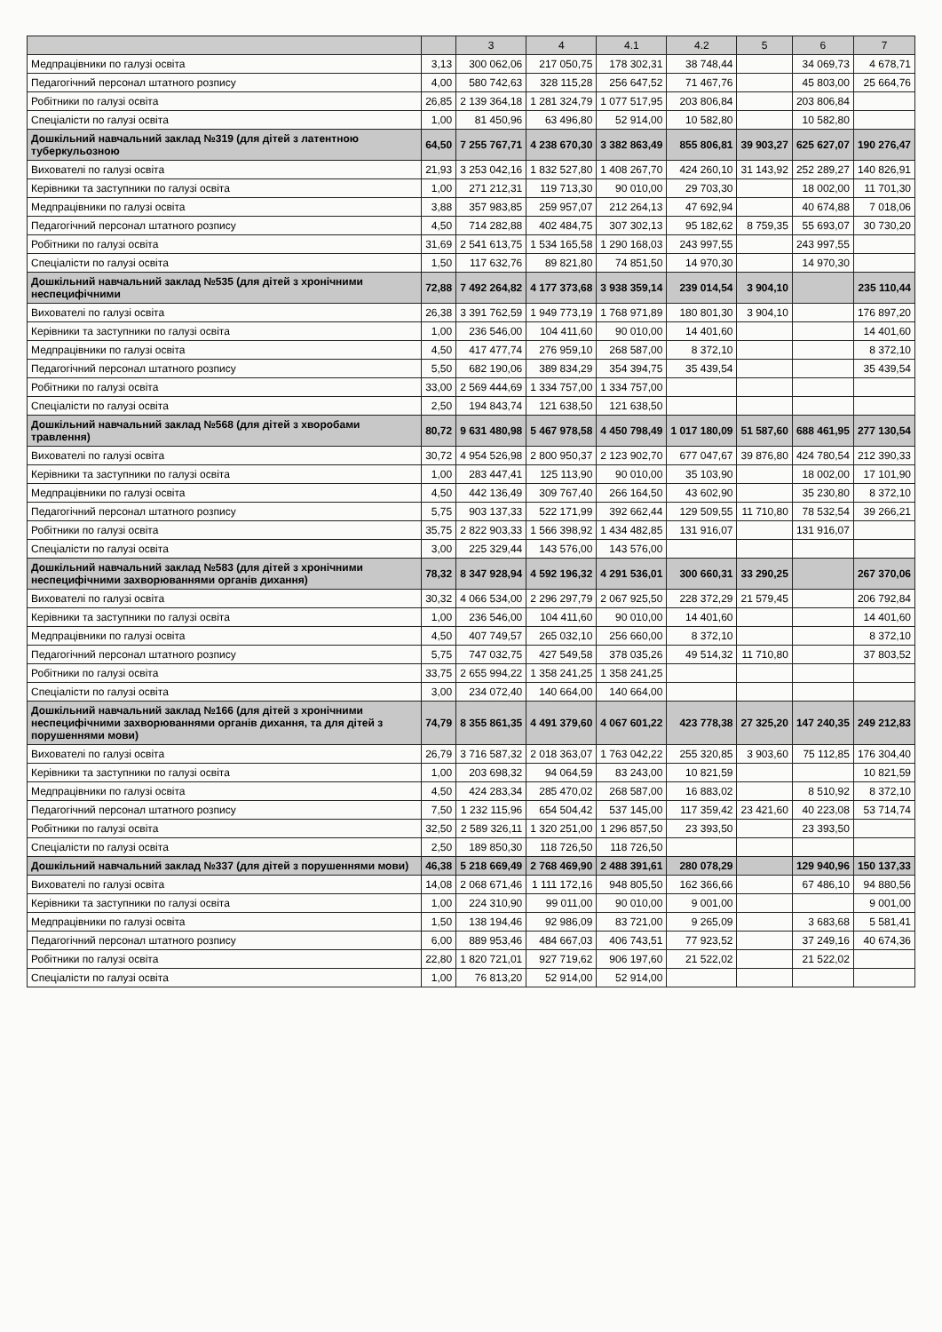| | | 3 | 4 | 4.1 | 4.2 | 5 | 6 | 7 |
| --- | --- | --- | --- | --- | --- | --- | --- | --- |
| Медпрацівники по галузі освіта | 3,13 | 300 062,06 | 217 050,75 | 178 302,31 | 38 748,44 | | 34 069,73 | 4 678,71 |
| Педагогічний персонал штатного розпису | 4,00 | 580 742,63 | 328 115,28 | 256 647,52 | 71 467,76 | | 45 803,00 | 25 664,76 |
| Робітники по галузі освіта | 26,85 | 2 139 364,18 | 1 281 324,79 | 1 077 517,95 | 203 806,84 | | 203 806,84 | |
| Спеціалісти по галузі освіта | 1,00 | 81 450,96 | 63 496,80 | 52 914,00 | 10 582,80 | | 10 582,80 | |
| Дошкільний навчальний заклад №319 (для дітей з латентною туберкульозною | 64,50 | 7 255 767,71 | 4 238 670,30 | 3 382 863,49 | 855 806,81 | 39 903,27 | 625 627,07 | 190 276,47 |
| Вихователі по галузі освіта | 21,93 | 3 253 042,16 | 1 832 527,80 | 1 408 267,70 | 424 260,10 | 31 143,92 | 252 289,27 | 140 826,91 |
| Керівники та заступники по галузі освіта | 1,00 | 271 212,31 | 119 713,30 | 90 010,00 | 29 703,30 | | 18 002,00 | 11 701,30 |
| Медпрацівники по галузі освіта | 3,88 | 357 983,85 | 259 957,07 | 212 264,13 | 47 692,94 | | 40 674,88 | 7 018,06 |
| Педагогічний персонал штатного розпису | 4,50 | 714 282,88 | 402 484,75 | 307 302,13 | 95 182,62 | 8 759,35 | 55 693,07 | 30 730,20 |
| Робітники по галузі освіта | 31,69 | 2 541 613,75 | 1 534 165,58 | 1 290 168,03 | 243 997,55 | | 243 997,55 | |
| Спеціалісти по галузі освіта | 1,50 | 117 632,76 | 89 821,80 | 74 851,50 | 14 970,30 | | 14 970,30 | |
| Дошкільний навчальний заклад №535 (для дітей з хронічними неспецифічними | 72,88 | 7 492 264,82 | 4 177 373,68 | 3 938 359,14 | 239 014,54 | 3 904,10 | | 235 110,44 |
| Вихователі по галузі освіта | 26,38 | 3 391 762,59 | 1 949 773,19 | 1 768 971,89 | 180 801,30 | 3 904,10 | | 176 897,20 |
| Керівники та заступники по галузі освіта | 1,00 | 236 546,00 | 104 411,60 | 90 010,00 | 14 401,60 | | | 14 401,60 |
| Медпрацівники по галузі освіта | 4,50 | 417 477,74 | 276 959,10 | 268 587,00 | 8 372,10 | | | 8 372,10 |
| Педагогічний персонал штатного розпису | 5,50 | 682 190,06 | 389 834,29 | 354 394,75 | 35 439,54 | | | 35 439,54 |
| Робітники по галузі освіта | 33,00 | 2 569 444,69 | 1 334 757,00 | 1 334 757,00 | | | | |
| Спеціалісти по галузі освіта | 2,50 | 194 843,74 | 121 638,50 | 121 638,50 | | | | |
| Дошкільний навчальний заклад №568 (для дітей з хворобами травлення) | 80,72 | 9 631 480,98 | 5 467 978,58 | 4 450 798,49 | 1 017 180,09 | 51 587,60 | 688 461,95 | 277 130,54 |
| Вихователі по галузі освіта | 30,72 | 4 954 526,98 | 2 800 950,37 | 2 123 902,70 | 677 047,67 | 39 876,80 | 424 780,54 | 212 390,33 |
| Керівники та заступники по галузі освіта | 1,00 | 283 447,41 | 125 113,90 | 90 010,00 | 35 103,90 | | 18 002,00 | 17 101,90 |
| Медпрацівники по галузі освіта | 4,50 | 442 136,49 | 309 767,40 | 266 164,50 | 43 602,90 | | 35 230,80 | 8 372,10 |
| Педагогічний персонал штатного розпису | 5,75 | 903 137,33 | 522 171,99 | 392 662,44 | 129 509,55 | 11 710,80 | 78 532,54 | 39 266,21 |
| Робітники по галузі освіта | 35,75 | 2 822 903,33 | 1 566 398,92 | 1 434 482,85 | 131 916,07 | | 131 916,07 | |
| Спеціалісти по галузі освіта | 3,00 | 225 329,44 | 143 576,00 | 143 576,00 | | | | |
| Дошкільний навчальний заклад №583 (для дітей з хронічними неспецифічними захворюваннями органів дихання) | 78,32 | 8 347 928,94 | 4 592 196,32 | 4 291 536,01 | 300 660,31 | 33 290,25 | | 267 370,06 |
| Вихователі по галузі освіта | 30,32 | 4 066 534,00 | 2 296 297,79 | 2 067 925,50 | 228 372,29 | 21 579,45 | | 206 792,84 |
| Керівники та заступники по галузі освіта | 1,00 | 236 546,00 | 104 411,60 | 90 010,00 | 14 401,60 | | | 14 401,60 |
| Медпрацівники по галузі освіта | 4,50 | 407 749,57 | 265 032,10 | 256 660,00 | 8 372,10 | | | 8 372,10 |
| Педагогічний персонал штатного розпису | 5,75 | 747 032,75 | 427 549,58 | 378 035,26 | 49 514,32 | 11 710,80 | | 37 803,52 |
| Робітники по галузі освіта | 33,75 | 2 655 994,22 | 1 358 241,25 | 1 358 241,25 | | | | |
| Спеціалісти по галузі освіта | 3,00 | 234 072,40 | 140 664,00 | 140 664,00 | | | | |
| Дошкільний навчальний заклад №166 (для дітей з хронічними неспецифічними захворюваннями органів дихання, та для дітей з порушеннями мови) | 74,79 | 8 355 861,35 | 4 491 379,60 | 4 067 601,22 | 423 778,38 | 27 325,20 | 147 240,35 | 249 212,83 |
| Вихователі по галузі освіта | 26,79 | 3 716 587,32 | 2 018 363,07 | 1 763 042,22 | 255 320,85 | 3 903,60 | 75 112,85 | 176 304,40 |
| Керівники та заступники по галузі освіта | 1,00 | 203 698,32 | 94 064,59 | 83 243,00 | 10 821,59 | | | 10 821,59 |
| Медпрацівники по галузі освіта | 4,50 | 424 283,34 | 285 470,02 | 268 587,00 | 16 883,02 | | 8 510,92 | 8 372,10 |
| Педагогічний персонал штатного розпису | 7,50 | 1 232 115,96 | 654 504,42 | 537 145,00 | 117 359,42 | 23 421,60 | 40 223,08 | 53 714,74 |
| Робітники по галузі освіта | 32,50 | 2 589 326,11 | 1 320 251,00 | 1 296 857,50 | 23 393,50 | | 23 393,50 | |
| Спеціалісти по галузі освіта | 2,50 | 189 850,30 | 118 726,50 | 118 726,50 | | | | |
| Дошкільний навчальний заклад №337 (для дітей з порушеннями мови) | 46,38 | 5 218 669,49 | 2 768 469,90 | 2 488 391,61 | 280 078,29 | | 129 940,96 | 150 137,33 |
| Вихователі по галузі освіта | 14,08 | 2 068 671,46 | 1 111 172,16 | 948 805,50 | 162 366,66 | | 67 486,10 | 94 880,56 |
| Керівники та заступники по галузі освіта | 1,00 | 224 310,90 | 99 011,00 | 90 010,00 | 9 001,00 | | | 9 001,00 |
| Медпрацівники по галузі освіта | 1,50 | 138 194,46 | 92 986,09 | 83 721,00 | 9 265,09 | | 3 683,68 | 5 581,41 |
| Педагогічний персонал штатного розпису | 6,00 | 889 953,46 | 484 667,03 | 406 743,51 | 77 923,52 | | 37 249,16 | 40 674,36 |
| Робітники по галузі освіта | 22,80 | 1 820 721,01 | 927 719,62 | 906 197,60 | 21 522,02 | | 21 522,02 | |
| Спеціалісти по галузі освіта | 1,00 | 76 813,20 | 52 914,00 | 52 914,00 | | | | |